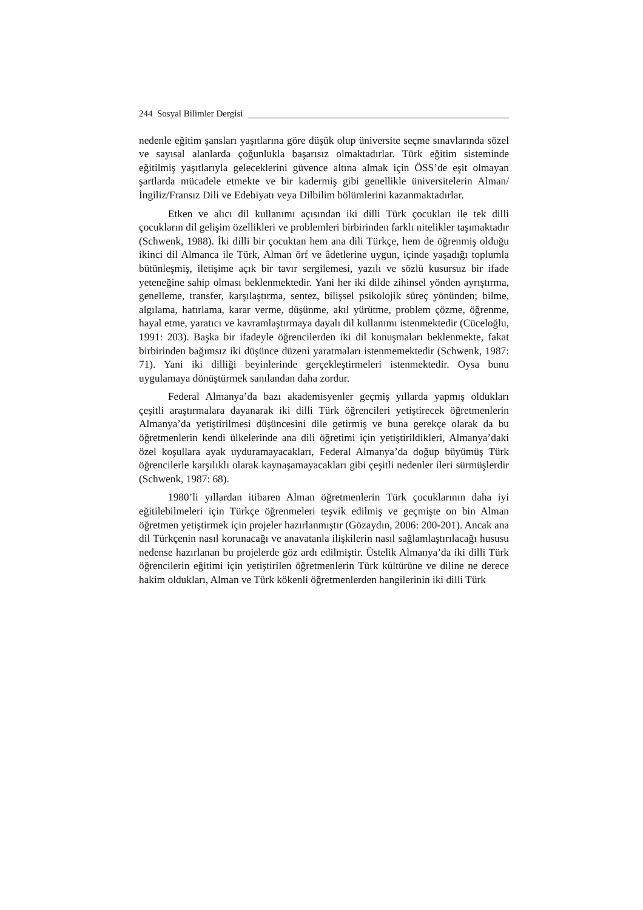244 Sosyal Bilimler Dergisi
nedenle eğitim şansları yaşıtlarına göre düşük olup üniversite seçme sınavlarında sözel ve sayısal alanlarda çoğunlukla başarısız olmaktadırlar. Türk eğitim sisteminde eğitilmiş yaşıtlarıyla geleceklerini güvence altına almak için ÖSS’de eşit olmayan şartlarda mücadele etmekte ve bir kadermiş gibi genellikle üniversitelerin Alman/İngiliz/Fransız Dili ve Edebiyatı veya Dilbilim bölümlerini kazanmaktadırlar.
Etken ve alıcı dil kullanımı açısından iki dilli Türk çocukları ile tek dilli çocukların dil gelişim özellikleri ve problemleri birbirinden farklı nitelikler taşımaktadır (Schwenk, 1988). İki dilli bir çocuktan hem ana dili Türkçe, hem de öğrenmiş olduğu ikinci dil Almanca ile Türk, Alman örf ve âdetlerine uygun, içinde yaşadığı toplumla bütünleşmiş, iletişime açık bir tavır sergilemesi, yazılı ve sözlü kusursuz bir ifade yeteneğine sahip olması beklenmektedir. Yani her iki dilde zihinsel yönden ayrıştırma, genelleme, transfer, karşılaştırma, sentez, bilişsel psikolojik süreç yönünden; bilme, algılama, hatırlama, karar verme, düşünme, akıl yürütme, problem çözme, öğrenme, hayal etme, yaratıcı ve kavramlaştırmaya dayalı dil kullanımı istenmektedir (Cüceloğlu, 1991: 203). Başka bir ifadeyle öğrencilerden iki dil konuşmaları beklenmekte, fakat birbirinden bağımsız iki düşünce düzeni yaratmaları istenmemektedir (Schwenk, 1987: 71). Yani iki dilliği beyinlerinde gerçekleştirmeleri istenmektedir. Oysa bunu uygulamaya dönüştürmek sanılandan daha zordur.
Federal Almanya’da bazı akademisyenler geçmiş yıllarda yapmış oldukları çeşitli araştırmalara dayanarak iki dilli Türk öğrencileri yetiştirecek öğretmenlerin Almanya’da yetiştirilmesi düşüncesini dile getirmiş ve buna gerekçe olarak da bu öğretmenlerin kendi ülkelerinde ana dili öğretimi için yetiştirildikleri, Almanya’daki özel koşullara ayak uyduramayacakları, Federal Almanya’da doğup büyümüş Türk öğrencilerle karşılıklı olarak kaynaşamayacakları gibi çeşitli nedenler ileri sürmüşlerdir (Schwenk, 1987: 68).
1980’li yıllardan itibaren Alman öğretmenlerin Türk çocuklarının daha iyi eğitilebilmeleri için Türkçe öğrenmeleri teşvik edilmiş ve geçmişte on bin Alman öğretmen yetiştirmek için projeler hazırlanmıştır (Gözaydın, 2006: 200-201). Ancak ana dil Türkçenin nasıl korunacağı ve anavatanla ilişkilerin nasıl sağlamlaştırılacağı hususu nedense hazırlanan bu projelerde göz ardı edilmiştir. Üstelik Almanya’da iki dilli Türk öğrencilerin eğitimi için yetiştirilen öğretmenlerin Türk kültürüne ve diline ne derece hakim oldukları, Alman ve Türk kökenli öğretmenlerden hangilerinin iki dilli Türk